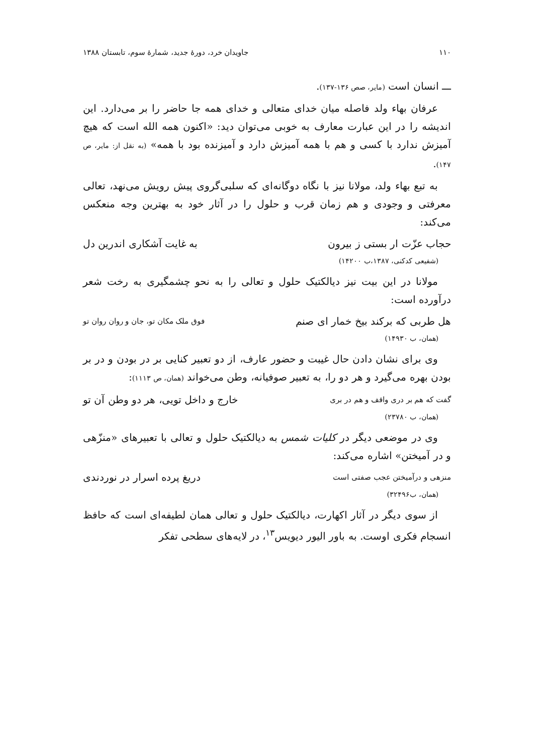١١٠ جاویدان خرد، دورهٔ جدید، شمارهٔ سوم، تابستان ١٣٨٨
ـــ انسان است (مایر، صص ١٣۶-١٣٧).
عرفان بهاء ولد فاصله میان خدای متعالی و خدای همه جا حاضر را بر می‌دارد. این اندیشه را در این عبارت معارف به خوبی می‌توان دید: «اکنون همه الله است که هیچ آمیزش ندارد با کسی و هم با همه آمیزش دارد و آمیزنده بود با همه» (به نقل از: مایر، ص ١۴٧).
به تبع بهاء ولد، مولانا نیز با نگاه دوگانه‌ای که سلبی‌گروی پیش رویش می‌نهد، تعالی معرفتی و وجودی و هم زمان قرب و حلول را در آثار خود به بهترین وجه منعکس می‌کند:
حجاب عزّت ار بستی ز بیرون به غایت آشکاری اندرین دل
(شفیعی کدکنی، ١٣٨٧،ب ١۴٢٠٠)
مولانا در این بیت نیز دیالکتیک حلول و تعالی را به نحو چشمگیری به رخت شعر درآورده است:
هل طربی که برکند بیخ خمار ای صنم فوق ملک مکان تو، جان و روان روان تو
(همان، ب ١۴٩٣٠)
وی برای نشان دادن حال غیبت و حضور عارف، از دو تعبیر کنایی بر در بودن و در بر بودن بهره می‌گیرد و هر دو را، به تعبیر صوفیانه، وطن می‌خواند (همان، ص ١١١٣):
گفت که هم بر دری واقف و هم در بری خارج و داخل تویی، هر دو وطن آن تو
(همان، ب ٢٣٧٨٠)
وی در موضعی دیگر در کلیات شمس به دیالکتیک حلول و تعالی با تعبیرهای «منزّهی و در آمیختن» اشاره می‌کند:
منزهی و درآمیختن عجب صفتی است دریغ پرده اسرار در نوردندی
(همان، ب٣٢۴٩۶)
از سوی دیگر در آثار اکهارت، دیالکتیک حلول و تعالی همان لطیفه‌ای است که حافظ انسجام فکری اوست. به باور الیور دیویس<sup>١٣</sup>، در لایه‌های سطحی تفکر